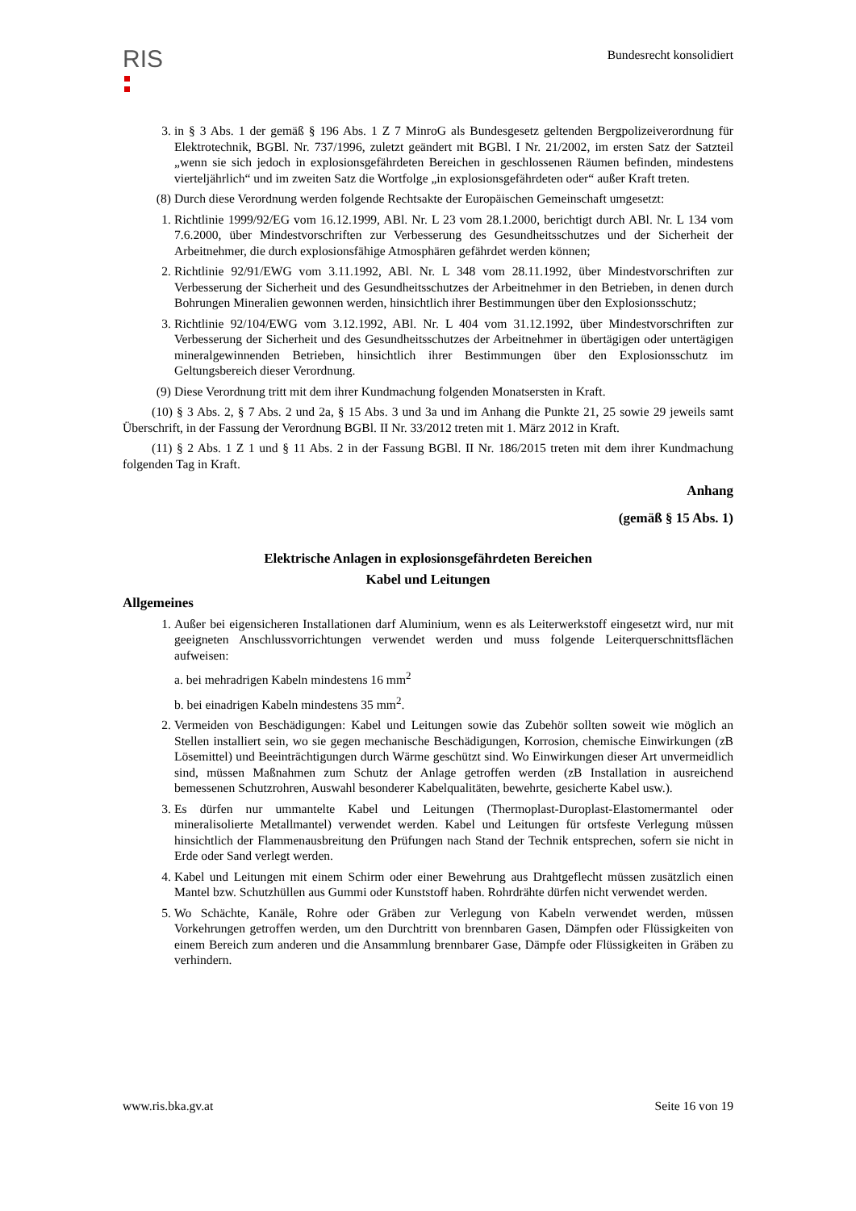RIS
Bundesrecht konsolidiert
3. in § 3 Abs. 1 der gemäß § 196 Abs. 1 Z 7 MinroG als Bundesgesetz geltenden Bergpolizeiverordnung für Elektrotechnik, BGBl. Nr. 737/1996, zuletzt geändert mit BGBl. I Nr. 21/2002, im ersten Satz der Satzteil „wenn sie sich jedoch in explosionsgefährdeten Bereichen in geschlossenen Räumen befinden, mindestens vierteljährlich“ und im zweiten Satz die Wortfolge „in explosionsgefährdeten oder“ außer Kraft treten.
(8) Durch diese Verordnung werden folgende Rechtsakte der Europäischen Gemeinschaft umgesetzt:
1. Richtlinie 1999/92/EG vom 16.12.1999, ABl. Nr. L 23 vom 28.1.2000, berichtigt durch ABl. Nr. L 134 vom 7.6.2000, über Mindestvorschriften zur Verbesserung des Gesundheitsschutzes und der Sicherheit der Arbeitnehmer, die durch explosionsfähige Atmosphären gefährdet werden können;
2. Richtlinie 92/91/EWG vom 3.11.1992, ABl. Nr. L 348 vom 28.11.1992, über Mindestvorschriften zur Verbesserung der Sicherheit und des Gesundheitsschutzes der Arbeitnehmer in den Betrieben, in denen durch Bohrungen Mineralien gewonnen werden, hinsichtlich ihrer Bestimmungen über den Explosionsschutz;
3. Richtlinie 92/104/EWG vom 3.12.1992, ABl. Nr. L 404 vom 31.12.1992, über Mindestvorschriften zur Verbesserung der Sicherheit und des Gesundheitsschutzes der Arbeitnehmer in übertägigen oder untertägigen mineralgewinnenden Betrieben, hinsichtlich ihrer Bestimmungen über den Explosionsschutz im Geltungsbereich dieser Verordnung.
(9) Diese Verordnung tritt mit dem ihrer Kundmachung folgenden Monatsersten in Kraft.
(10) § 3 Abs. 2, § 7 Abs. 2 und 2a, § 15 Abs. 3 und 3a und im Anhang die Punkte 21, 25 sowie 29 jeweils samt Überschrift, in der Fassung der Verordnung BGBl. II Nr. 33/2012 treten mit 1. März 2012 in Kraft.
(11) § 2 Abs. 1 Z 1 und § 11 Abs. 2 in der Fassung BGBl. II Nr. 186/2015 treten mit dem ihrer Kundmachung folgenden Tag in Kraft.
Anhang
(gemäß § 15 Abs. 1)
Elektrische Anlagen in explosionsgefährdeten Bereichen
Kabel und Leitungen
Allgemeines
1. Außer bei eigensicheren Installationen darf Aluminium, wenn es als Leiterwerkstoff eingesetzt wird, nur mit geeigneten Anschlussvorrichtungen verwendet werden und muss folgende Leiterquerschnittsflächen aufweisen:
a. bei mehradrigen Kabeln mindestens 16 mm<sup>2</sup>
b. bei einadrigen Kabeln mindestens 35 mm<sup>2</sup>.
2. Vermeiden von Beschädigungen: Kabel und Leitungen sowie das Zubehör sollten soweit wie möglich an Stellen installiert sein, wo sie gegen mechanische Beschädigungen, Korrosion, chemische Einwirkungen (zB Lösemittel) und Beeinträchtigungen durch Wärme geschützt sind. Wo Einwirkungen dieser Art unvermeidlich sind, müssen Maßnahmen zum Schutz der Anlage getroffen werden (zB Installation in ausreichend bemessenen Schutzrohren, Auswahl besonderer Kabelqualitäten, bewehrte, gesicherte Kabel usw.).
3. Es dürfen nur ummantelte Kabel und Leitungen (Thermoplast-Duroplast-Elastomermantel oder mineralisolierte Metallmantel) verwendet werden. Kabel und Leitungen für ortsfeste Verlegung müssen hinsichtlich der Flammenausbreitung den Prüfungen nach Stand der Technik entsprechen, sofern sie nicht in Erde oder Sand verlegt werden.
4. Kabel und Leitungen mit einem Schirm oder einer Bewehrung aus Drahtgeflecht müssen zusätzlich einen Mantel bzw. Schutzhüllen aus Gummi oder Kunststoff haben. Rohrdrähte dürfen nicht verwendet werden.
5. Wo Schächte, Kanäle, Rohre oder Gräben zur Verlegung von Kabeln verwendet werden, müssen Vorkehrungen getroffen werden, um den Durchtritt von brennbaren Gasen, Dämpfen oder Flüssigkeiten von einem Bereich zum anderen und die Ansammlung brennbarer Gase, Dämpfe oder Flüssigkeiten in Gräben zu verhindern.
www.ris.bka.gv.at Seite 16 von 19